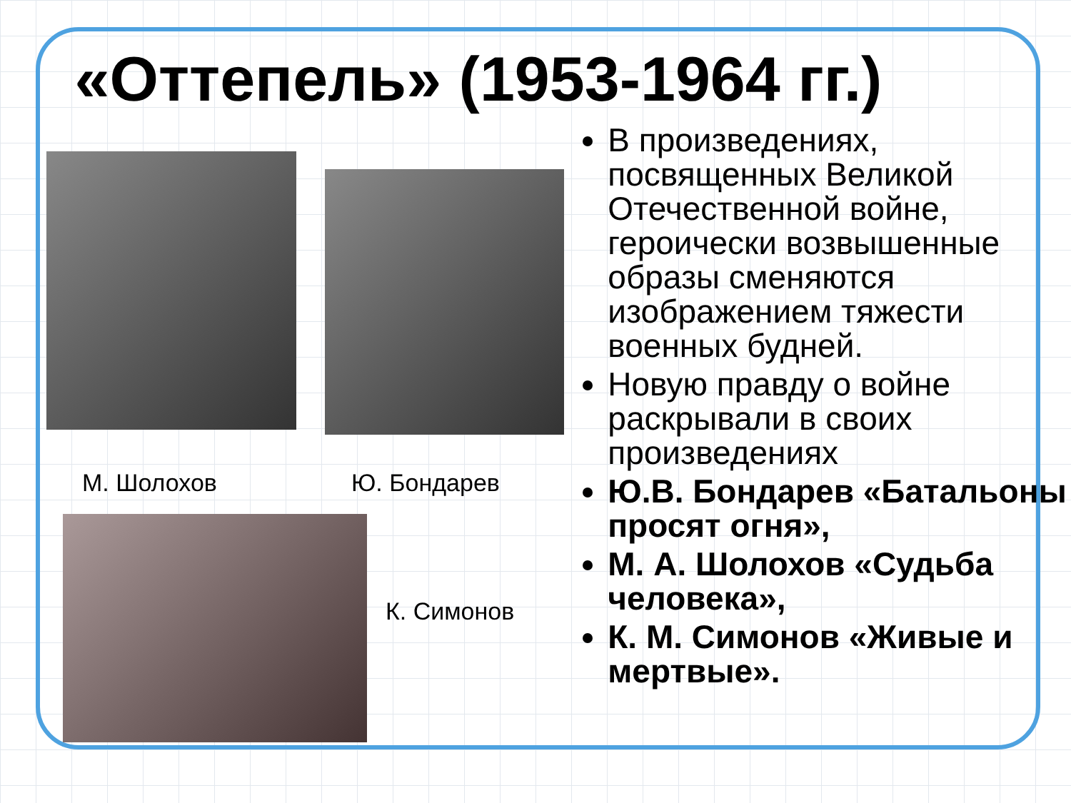«Оттепель» (1953-1964 гг.)
М. Шолохов Ю. Бондарев
К. Симонов
В произведениях, посвященных Великой Отечественной войне, героически возвышенные образы сменяются изображением тяжести военных будней.
Новую правду о войне раскрывали в своих произведениях
Ю.В. Бондарев «Батальоны просят огня»,
М. А. Шолохов «Судьба человека»,
К. М. Симонов «Живые и мертвые».